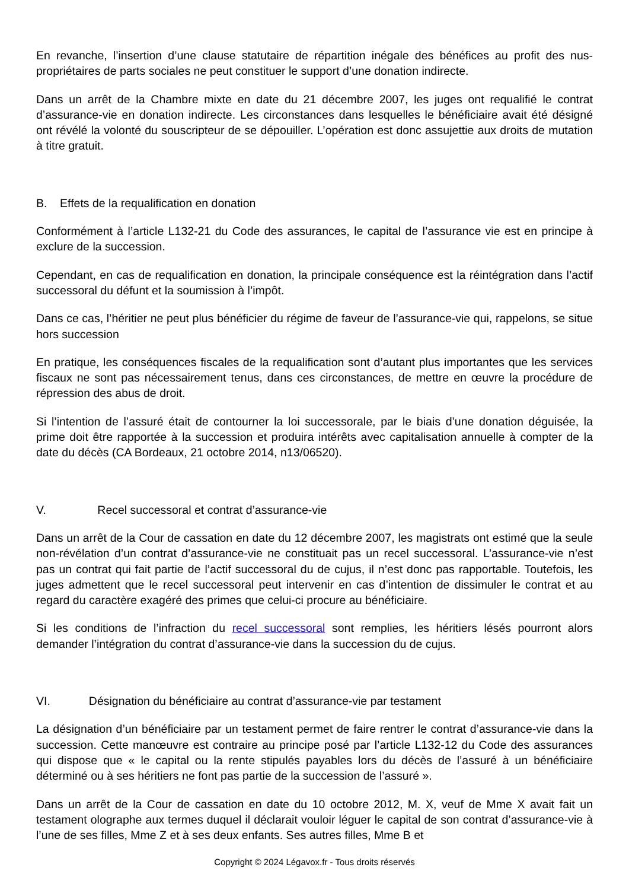En revanche, l’insertion d’une clause statutaire de répartition inégale des bénéfices au profit des nus-propriétaires de parts sociales ne peut constituer le support d’une donation indirecte.
Dans un arrêt de la Chambre mixte en date du 21 décembre 2007, les juges ont requalifié le contrat d’assurance-vie en donation indirecte. Les circonstances dans lesquelles le bénéficiaire avait été désigné ont révélé la volonté du souscripteur de se dépouiller. L’opération est donc assujettie aux droits de mutation à titre gratuit.
B. Effets de la requalification en donation
Conformément à l’article L132-21 du Code des assurances, le capital de l’assurance vie est en principe à exclure de la succession.
Cependant, en cas de requalification en donation, la principale conséquence est la réintégration dans l’actif successoral du défunt et la soumission à l’impôt.
Dans ce cas, l’héritier ne peut plus bénéficier du régime de faveur de l’assurance-vie qui, rappelons, se situe hors succession
En pratique, les conséquences fiscales de la requalification sont d’autant plus importantes que les services fiscaux ne sont pas nécessairement tenus, dans ces circonstances, de mettre en œuvre la procédure de répression des abus de droit.
Si l’intention de l’assuré était de contourner la loi successorale, par le biais d’une donation déguisée, la prime doit être rapportée à la succession et produira intérêts avec capitalisation annuelle à compter de la date du décès (CA Bordeaux, 21 octobre 2014, n13/06520).
V. Recel successoral et contrat d’assurance-vie
Dans un arrêt de la Cour de cassation en date du 12 décembre 2007, les magistrats ont estimé que la seule non-révélation d’un contrat d’assurance-vie ne constituait pas un recel successoral. L’assurance-vie n’est pas un contrat qui fait partie de l’actif successoral du de cujus, il n’est donc pas rapportable. Toutefois, les juges admettent que le recel successoral peut intervenir en cas d’intention de dissimuler le contrat et au regard du caractère exagéré des primes que celui-ci procure au bénéficiaire.
Si les conditions de l’infraction du recel successoral sont remplies, les héritiers lésés pourront alors demander l’intégration du contrat d’assurance-vie dans la succession du de cujus.
VI. Désignation du bénéficiaire au contrat d’assurance-vie par testament
La désignation d’un bénéficiaire par un testament permet de faire rentrer le contrat d’assurance-vie dans la succession. Cette manœuvre est contraire au principe posé par l’article L132-12 du Code des assurances qui dispose que « le capital ou la rente stipulés payables lors du décès de l’assuré à un bénéficiaire déterminé ou à ses héritiers ne font pas partie de la succession de l’assuré ».
Dans un arrêt de la Cour de cassation en date du 10 octobre 2012, M. X, veuf de Mme X avait fait un testament olographe aux termes duquel il déclarait vouloir léguer le capital de son contrat d’assurance-vie à l’une de ses filles, Mme Z et à ses deux enfants. Ses autres filles, Mme B et
Copyright © 2024 Légavox.fr - Tous droits réservés